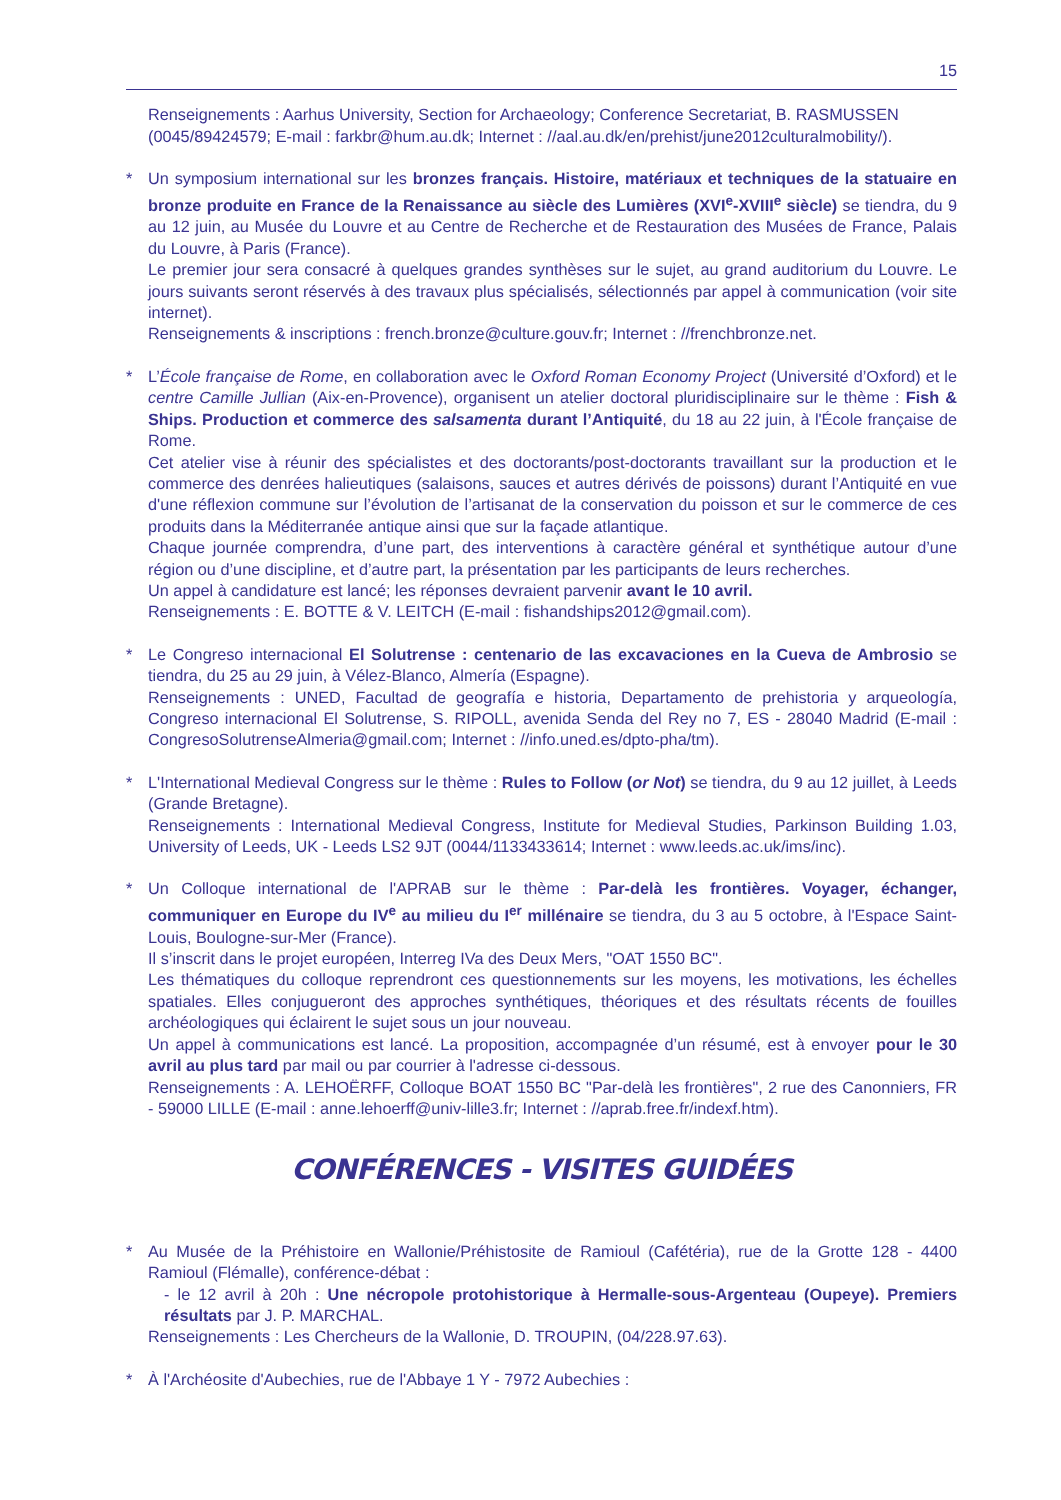15
Renseignements : Aarhus University, Section for Archaeology; Conference Secretariat, B. RASMUSSEN (0045/89424579; E-mail : farkbr@hum.au.dk; Internet : //aal.au.dk/en/prehist/june2012culturalmobility/).
*
Un symposium international sur les bronzes français. Histoire, matériaux et techniques de la statuaire en bronze produite en France de la Renaissance au siècle des Lumières (XVI<sup>e</sup>-XVIII<sup>e</sup> siècle) se tiendra, du 9 au 12 juin, au Musée du Louvre et au Centre de Recherche et de Restauration des Musées de France, Palais du Louvre, à Paris (France).
Le premier jour sera consacré à quelques grandes synthèses sur le sujet, au grand auditorium du Louvre. Le jours suivants seront réservés à des travaux plus spécialisés, sélectionnés par appel à communication (voir site internet).
Renseignements & inscriptions : french.bronze@culture.gouv.fr; Internet : //frenchbronze.net.
*
L’École française de Rome, en collaboration avec le Oxford Roman Economy Project (Université d’Oxford) et le centre Camille Jullian (Aix-en-Provence), organisent un atelier doctoral pluridisciplinaire sur le thème : Fish & Ships. Production et commerce des salsamenta durant l’Antiquité, du 18 au 22 juin, à l'École française de Rome.
Cet atelier vise à réunir des spécialistes et des doctorants/post-doctorants travaillant sur la production et le commerce des denrées halieutiques (salaisons, sauces et autres dérivés de poissons) durant l’Antiquité en vue d'une réflexion commune sur l’évolution de l’artisanat de la conservation du poisson et sur le commerce de ces produits dans la Méditerranée antique ainsi que sur la façade atlantique.
Chaque journée comprendra, d’une part, des interventions à caractère général et synthétique autour d’une région ou d’une discipline, et d’autre part, la présentation par les participants de leurs recherches.
Un appel à candidature est lancé; les réponses devraient parvenir avant le 10 avril.
Renseignements : E. BOTTE & V. LEITCH (E-mail : fishandships2012@gmail.com).
*
Le Congreso internacional El Solutrense : centenario de las excavaciones en la Cueva de Ambrosio se tiendra, du 25 au 29 juin, à Vélez-Blanco, Almería (Espagne).
Renseignements : UNED, Facultad de geografía e historia, Departamento de prehistoria y arqueología, Congreso internacional El Solutrense, S. RIPOLL, avenida Senda del Rey no 7, ES - 28040 Madrid (E-mail : CongresoSolutrenseAlmeria@gmail.com; Internet : //info.uned.es/dpto-pha/tm).
*
L'International Medieval Congress sur le thème : Rules to Follow (or Not) se tiendra, du 9 au 12 juillet, à Leeds (Grande Bretagne).
Renseignements : International Medieval Congress, Institute for Medieval Studies, Parkinson Building 1.03, University of Leeds, UK - Leeds LS2 9JT (0044/1133433614; Internet : www.leeds.ac.uk/ims/inc).
*
Un Colloque international de l'APRAB sur le thème : Par-delà les frontières. Voyager, échanger, communiquer en Europe du IV<sup>e</sup> au milieu du I<sup>er</sup> millénaire se tiendra, du 3 au 5 octobre, à l'Espace Saint-Louis, Boulogne-sur-Mer (France).
Il s’inscrit dans le projet européen, Interreg IVa des Deux Mers, "OAT 1550 BC".
Les thématiques du colloque reprendront ces questionnements sur les moyens, les motivations, les échelles spatiales. Elles conjugueront des approches synthétiques, théoriques et des résultats récents de fouilles archéologiques qui éclairent le sujet sous un jour nouveau.
Un appel à communications est lancé. La proposition, accompagnée d’un résumé, est à envoyer pour le 30 avril au plus tard par mail ou par courrier à l'adresse ci-dessous.
Renseignements : A. LEHOËRFF, Colloque BOAT 1550 BC "Par-delà les frontières", 2 rue des Canonniers, FR - 59000 LILLE (E-mail : anne.lehoerff@univ-lille3.fr; Internet : //aprab.free.fr/indexf.htm).
CONFÉRENCES - VISITES GUIDÉES
*
Au Musée de la Préhistoire en Wallonie/Préhistosite de Ramioul (Cafétéria), rue de la Grotte 128 - 4400 Ramioul (Flémalle), conférence-débat :
- le 12 avril à 20h : Une nécropole protohistorique à Hermalle-sous-Argenteau (Oupeye). Premiers résultats par J. P. MARCHAL.
Renseignements : Les Chercheurs de la Wallonie, D. TROUPIN, (04/228.97.63).
*
À l'Archéosite d'Aubechies, rue de l'Abbaye 1 Y - 7972 Aubechies :